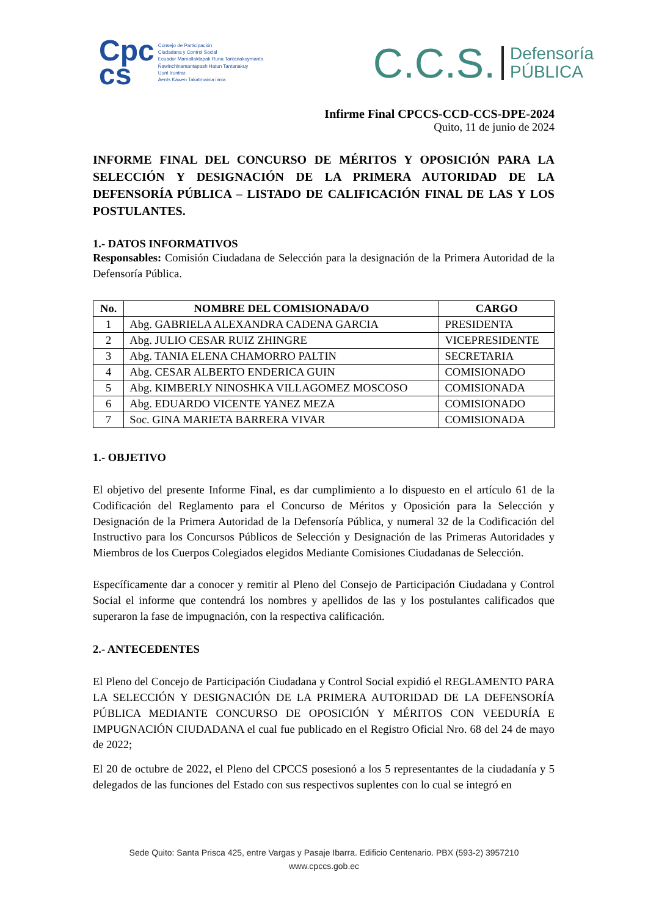Cpc
cs
Consejo de Participación
Ciudadana y Control Social
Ecuador Mamallaktapak Runa Tantanakuymanta
Ñawinchinamantapash Hatun Tantanakuy
Uunt Iruntrar,
Aents Kawen Takatmainia iimia
C.C.S. Defensoría
PÚBLICA
Infirme Final CPCCS-CCD-CCS-DPE-2024
Quito, 11 de junio de 2024
INFORME FINAL DEL CONCURSO DE MÉRITOS Y OPOSICIÓN PARA LA SELECCIÓN Y DESIGNACIÓN DE LA PRIMERA AUTORIDAD DE LA DEFENSORÍA PÚBLICA – LISTADO DE CALIFICACIÓN FINAL DE LAS Y LOS POSTULANTES.
1.- DATOS INFORMATIVOS
Responsables: Comisión Ciudadana de Selección para la designación de la Primera Autoridad de la Defensoría Pública.
| No. | NOMBRE DEL COMISIONADA/O | CARGO |
| --- | --- | --- |
| 1 | Abg. GABRIELA ALEXANDRA CADENA GARCIA | PRESIDENTA |
| 2 | Abg. JULIO CESAR RUIZ ZHINGRE | VICEPRESIDENTE |
| 3 | Abg. TANIA ELENA CHAMORRO PALTIN | SECRETARIA |
| 4 | Abg. CESAR ALBERTO ENDERICA GUIN | COMISIONADO |
| 5 | Abg. KIMBERLY NINOSHKA VILLAGOMEZ MOSCOSO | COMISIONADA |
| 6 | Abg. EDUARDO VICENTE YANEZ MEZA | COMISIONADO |
| 7 | Soc. GINA MARIETA BARRERA VIVAR | COMISIONADA |
1.- OBJETIVO
El objetivo del presente Informe Final, es dar cumplimiento a lo dispuesto en el artículo 61 de la Codificación del Reglamento para el Concurso de Méritos y Oposición para la Selección y Designación de la Primera Autoridad de la Defensoría Pública, y numeral 32 de la Codificación del Instructivo para los Concursos Públicos de Selección y Designación de las Primeras Autoridades y Miembros de los Cuerpos Colegiados elegidos Mediante Comisiones Ciudadanas de Selección.
Específicamente dar a conocer y remitir al Pleno del Consejo de Participación Ciudadana y Control Social el informe que contendrá los nombres y apellidos de las y los postulantes calificados que superaron la fase de impugnación, con la respectiva calificación.
2.- ANTECEDENTES
El Pleno del Concejo de Participación Ciudadana y Control Social expidió el REGLAMENTO PARA LA SELECCIÓN Y DESIGNACIÓN DE LA PRIMERA AUTORIDAD DE LA DEFENSORÍA PÚBLICA MEDIANTE CONCURSO DE OPOSICIÓN Y MÉRITOS CON VEEDURÍA E IMPUGNACIÓN CIUDADANA el cual fue publicado en el Registro Oficial Nro. 68 del 24 de mayo de 2022;
El 20 de octubre de 2022, el Pleno del CPCCS posesionó a los 5 representantes de la ciudadanía y 5 delegados de las funciones del Estado con sus respectivos suplentes con lo cual se integró en
Sede Quito: Santa Prisca 425, entre Vargas y Pasaje Ibarra. Edificio Centenario. PBX (593-2) 3957210
www.cpccs.gob.ec